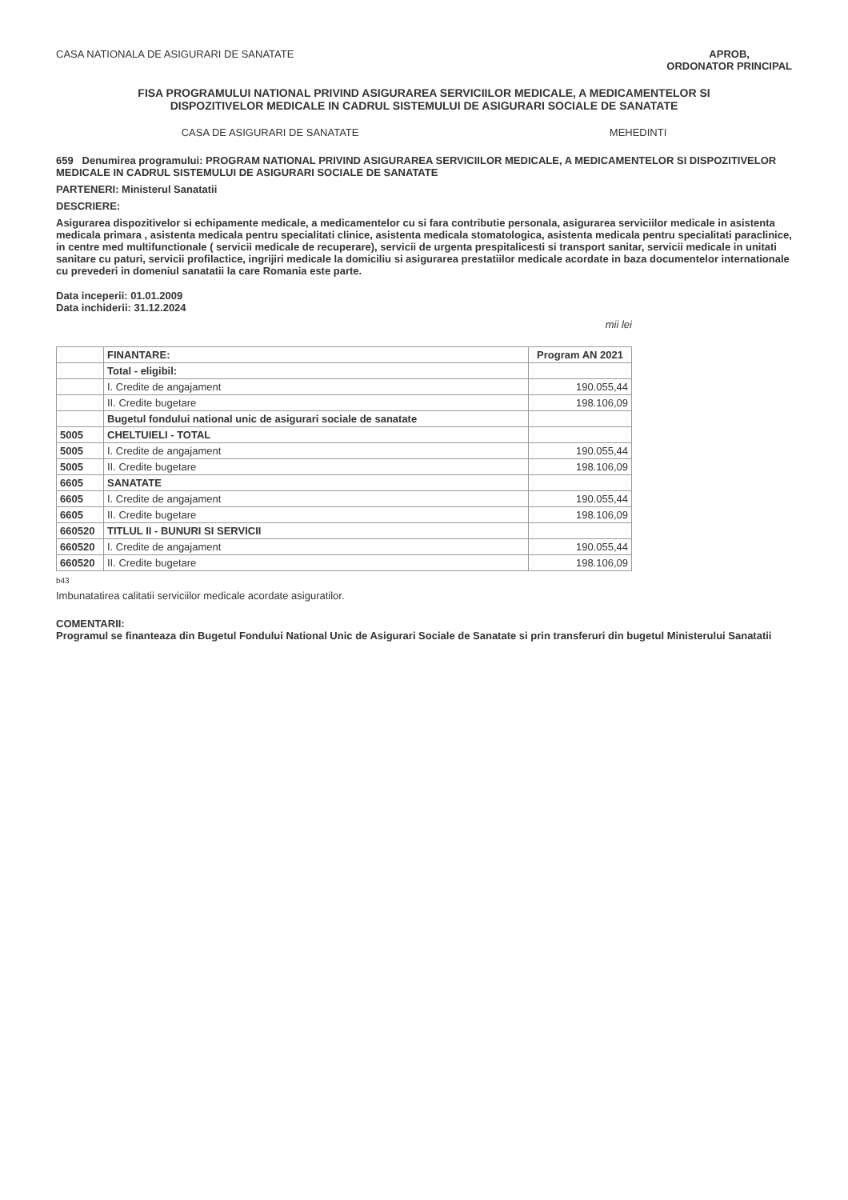CASA NATIONALA DE ASIGURARI DE SANATATE
APROB,
ORDONATOR PRINCIPAL
FISA PROGRAMULUI NATIONAL PRIVIND ASIGURAREA SERVICIILOR MEDICALE, A MEDICAMENTELOR SI DISPOZITIVELOR MEDICALE IN CADRUL SISTEMULUI DE ASIGURARI SOCIALE DE SANATATE
CASA DE ASIGURARI DE SANATATE MEHEDINTI
659 Denumirea programului: PROGRAM NATIONAL PRIVIND ASIGURAREA SERVICIILOR MEDICALE, A MEDICAMENTELOR SI DISPOZITIVELOR MEDICALE IN CADRUL SISTEMULUI DE ASIGURARI SOCIALE DE SANATATE
PARTENERI: Ministerul Sanatatii
DESCRIERE:
Asigurarea dispozitivelor si echipamente medicale, a medicamentelor cu si fara contributie personala, asigurarea serviciilor medicale in asistenta medicala primara , asistenta medicala pentru specialitati clinice, asistenta medicala stomatologica, asistenta medicala pentru specialitati paraclinice, in centre med multifunctionale ( servicii medicale de recuperare), servicii de urgenta prespitalicesti si transport sanitar, servicii medicale in unitati sanitare cu paturi, servicii profilactice, ingrijiri medicale la domiciliu si asigurarea prestatiilor medicale acordate in baza documentelor internationale cu prevederi in domeniul sanatatii la care Romania este parte.
Data inceperii: 01.01.2009
Data inchiderii: 31.12.2024
mii lei
| | FINANTARE: | Program AN 2021 |
| --- | --- | --- |
| | Total - eligibil: | |
| | I. Credite de angajament | 190.055,44 |
| | II. Credite bugetare | 198.106,09 |
| | Bugetul fondului national unic de asigurari sociale de sanatate | |
| 5005 | CHELTUIELI - TOTAL | |
| 5005 | I. Credite de angajament | 190.055,44 |
| 5005 | II. Credite bugetare | 198.106,09 |
| 6605 | SANATATE | |
| 6605 | I. Credite de angajament | 190.055,44 |
| 6605 | II. Credite bugetare | 198.106,09 |
| 660520 | TITLUL II - BUNURI SI SERVICII | |
| 660520 | I. Credite de angajament | 190.055,44 |
| 660520 | II. Credite bugetare | 198.106,09 |
b43
Imbunatatirea calitatii serviciilor medicale acordate asiguratilor.
COMENTARII:
Programul se finanteaza din Bugetul Fondului National Unic de Asigurari Sociale de Sanatate si prin transferuri din bugetul Ministerului Sanatatii